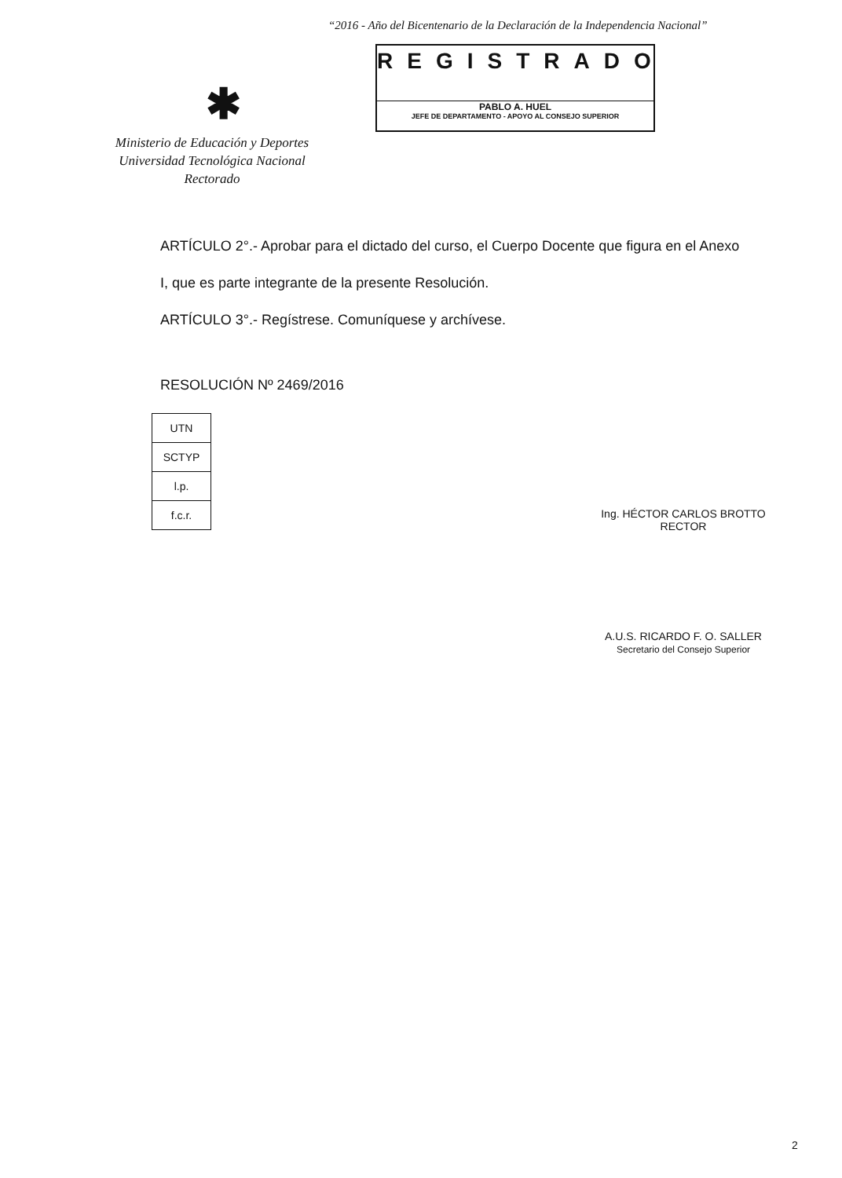“2016 - Año del Bicentenario de la Declaración de la Independencia Nacional”
REGISTRADO
PABLO A. HUEL
JEFE DE DEPARTAMENTO - APOYO AL CONSEJO SUPERIOR
✱
Ministerio de Educación y Deportes
Universidad Tecnológica Nacional
Rectorado
ARTÍCULO 2°.- Aprobar para el dictado del curso, el Cuerpo Docente que figura en el Anexo
I, que es parte integrante de la presente Resolución.
ARTÍCULO 3°.- Regístrese. Comuníquese y archívese.
RESOLUCIÓN Nº 2469/2016
| UTN |
| SCTYP |
| l.p. |
| f.c.r. |
Ing. HÉCTOR CARLOS BROTTO
RECTOR
A.U.S. RICARDO F. O. SALLER
Secretario del Consejo Superior
2